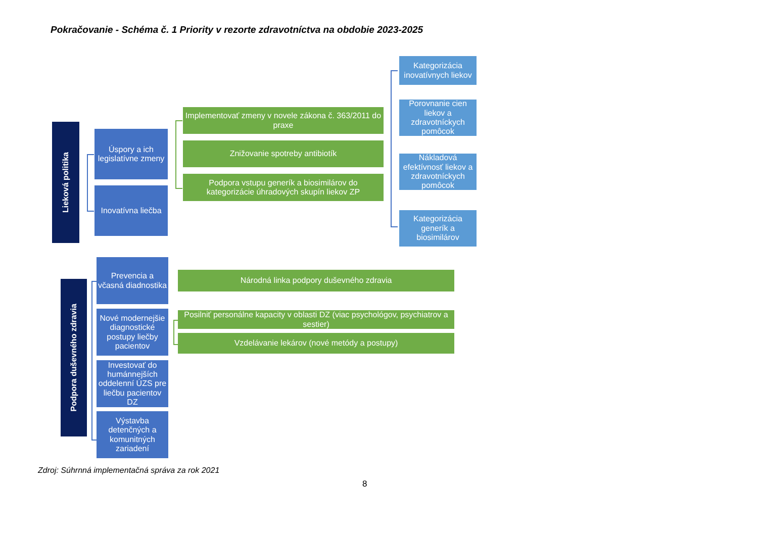Pokračovanie - Schéma č. 1 Priority v rezorte zdravotníctva na obdobie 2023-2025
Lieková politika
Úspory a ich legislatívne zmeny
Inovatívna liečba
Implementovať zmeny v novele zákona č. 363/2011 do praxe
Znižovanie spotreby antibiotík
Podpora vstupu generík a biosimilárov do kategorizácie úhradových skupín liekov ZP
Kategorizácia inovatívnych liekov
Porovnanie cien liekov a zdravotníckych pomôcok
Nákladová efektívnosť liekov a zdravotníckych pomôcok
Kategorizácia generík a biosimilárov
Podpora duševného zdravia
Prevencia a včasná diadnostika
Nové modernejšie diagnostické postupy liečby pacientov
Investovať do humánnejších oddelenní ÚZS pre liečbu pacientov DZ
Výstavba detenčných a komunitných zariadení
Národná linka podpory duševného zdravia
Posilniť personálne kapacity v oblasti DZ (viac psychológov, psychiatrov a sestier)
Vzdelávanie lekárov (nové metódy a postupy)
Zdroj: Súhrnná implementačná správa za rok 2021
8